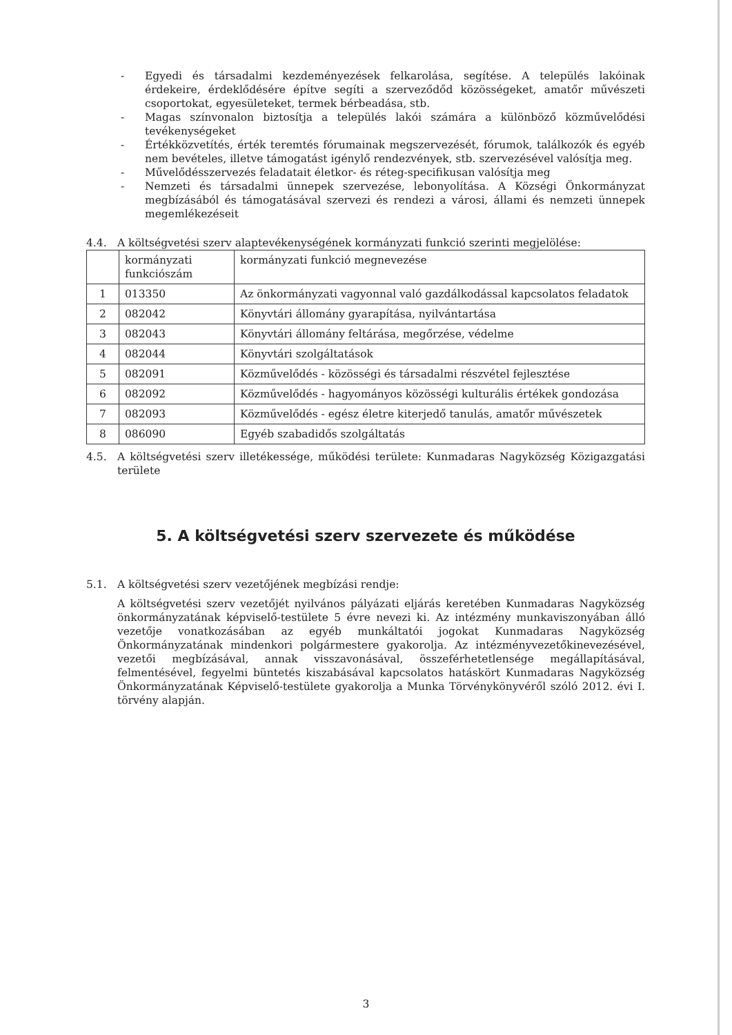- Egyedi és társadalmi kezdeményezések felkarolása, segítése. A település lakóinak érdekeire, érdeklődésére építve segíti a szerveződőd közösségeket, amatőr művészeti csoportokat, egyesületeket, termek bérbeadása, stb.
- Magas színvonalon biztosítja a település lakói számára a különböző közművelődési tevékenységeket
- Értékközvetítés, érték teremtés fórumainak megszervezését, fórumok, találkozók és egyéb nem bevételes, illetve támogatást igénylő rendezvények, stb. szervezésével valósítja meg.
- Művelődésszervezés feladatait életkor- és réteg-specifikusan valósítja meg
- Nemzeti és társadalmi ünnepek szervezése, lebonyolítása. A Községi Önkormányzat megbízásából és támogatásával szervezi és rendezi a városi, állami és nemzeti ünnepek megemlékezéseit
4.4. A költségvetési szerv alaptevékenységének kormányzati funkció szerinti megjelölése:
| | kormányzati funkciószám | kormányzati funkció megnevezése |
| 1 | 013350 | Az önkormányzati vagyonnal való gazdálkodással kapcsolatos feladatok |
| 2 | 082042 | Könyvtári állomány gyarapítása, nyilvántartása |
| 3 | 082043 | Könyvtári állomány feltárása, megőrzése, védelme |
| 4 | 082044 | Könyvtári szolgáltatások |
| 5 | 082091 | Közművelődés - közösségi és társadalmi részvétel fejlesztése |
| 6 | 082092 | Közművelődés - hagyományos közösségi kulturális értékek gondozása |
| 7 | 082093 | Közművelődés - egész életre kiterjedő tanulás, amatőr művészetek |
| 8 | 086090 | Egyéb szabadidős szolgáltatás |
4.5. A költségvetési szerv illetékessége, működési területe: Kunmadaras Nagyközség Közigazgatási területe
5. A költségvetési szerv szervezete és működése
5.1. A költségvetési szerv vezetőjének megbízási rendje:
A költségvetési szerv vezetőjét nyilvános pályázati eljárás keretében Kunmadaras Nagyközség önkormányzatának képviselő-testülete 5 évre nevezi ki. Az intézmény munkaviszonyában álló vezetője vonatkozásában az egyéb munkáltatói jogokat Kunmadaras Nagyközség Önkormányzatának mindenkori polgármestere gyakorolja. Az intézményvezetőkinevezésével, vezetői megbízásával, annak visszavonásával, összeférhetetlensége megállapításával, felmentésével, fegyelmi büntetés kiszabásával kapcsolatos hatáskört Kunmadaras Nagyközség Önkormányzatának Képviselő-testülete gyakorolja a Munka Törvénykönyvéről szóló 2012. évi I. törvény alapján.
3